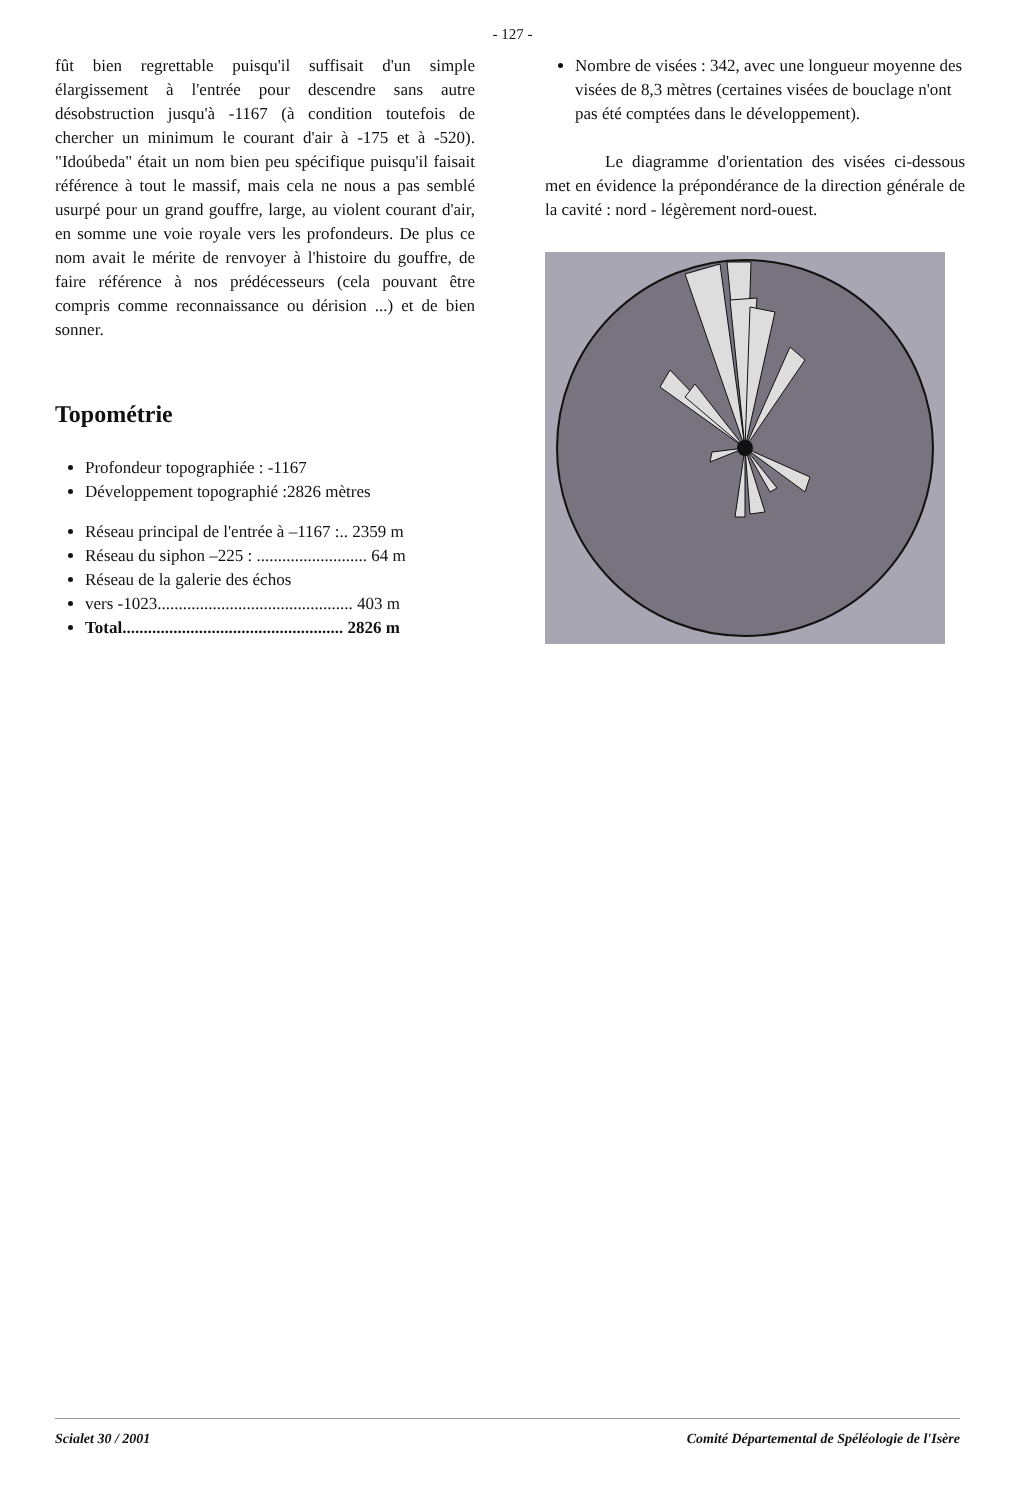- 127 -
fût bien regrettable puisqu'il suffisait d'un simple élargissement à l'entrée pour descendre sans autre désobstruction jusqu'à -1167 (à condition toutefois de chercher un minimum le courant d'air à -175 et à -520). "Idoúbeda" était un nom bien peu spécifique puisqu'il faisait référence à tout le massif, mais cela ne nous a pas semblé usurpé pour un grand gouffre, large, au violent courant d'air, en somme une voie royale vers les profondeurs. De plus ce nom avait le mérite de renvoyer à l'histoire du gouffre, de faire référence à nos prédécesseurs (cela pouvant être compris comme reconnaissance ou dérision ...) et de bien sonner.
Topométrie
Profondeur topographiée : -1167
Développement topographié :2826 mètres
Réseau principal de l'entrée à –1167 :.. 2359 m
Réseau du siphon –225 : .......................... 64 m
Réseau de la galerie des échos
vers -1023.............................................. 403 m
Total.................................................... 2826 m
Nombre de visées : 342, avec une longueur moyenne des visées de 8,3 mètres (certaines visées de bouclage n'ont pas été comptées dans le développement).
Le diagramme d'orientation des visées ci-dessous met en évidence la prépondérance de la direction générale de la cavité : nord - légèrement nord-ouest.
Scialet 30 / 2001 Comité Départemental de Spéléologie de l'Isère